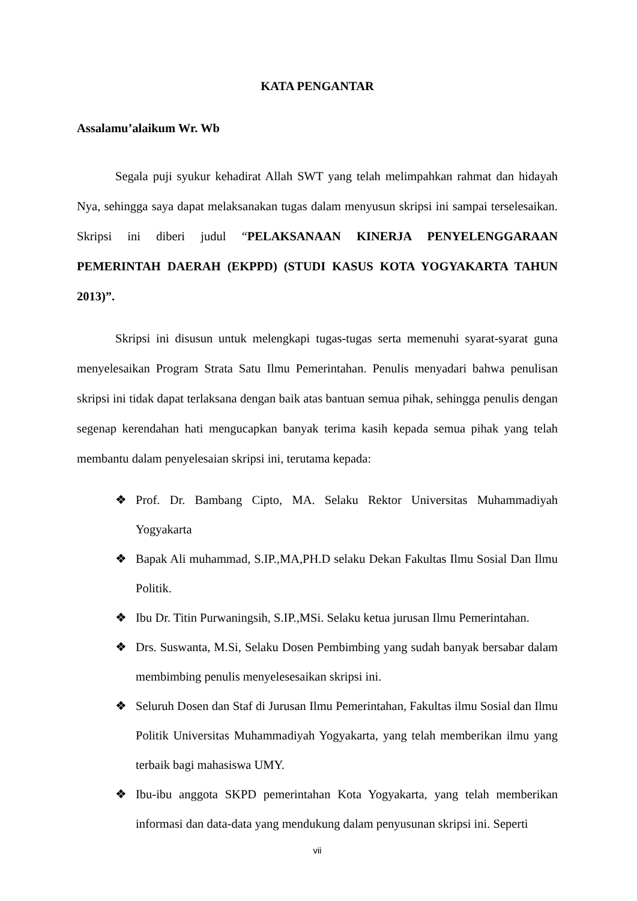KATA PENGANTAR
Assalamu’alaikum Wr. Wb
Segala puji syukur kehadirat Allah SWT yang telah melimpahkan rahmat dan hidayah Nya, sehingga saya dapat melaksanakan tugas dalam menyusun skripsi ini sampai terselesaikan. Skripsi ini diberi judul “PELAKSANAAN KINERJA PENYELENGGARAAN PEMERINTAH DAERAH (EKPPD) (STUDI KASUS KOTA YOGYAKARTA TAHUN 2013)”.
Skripsi ini disusun untuk melengkapi tugas-tugas serta memenuhi syarat-syarat guna menyelesaikan Program Strata Satu Ilmu Pemerintahan. Penulis menyadari bahwa penulisan skripsi ini tidak dapat terlaksana dengan baik atas bantuan semua pihak, sehingga penulis dengan segenap kerendahan hati mengucapkan banyak terima kasih kepada semua pihak yang telah membantu dalam penyelesaian skripsi ini, terutama kepada:
❖ Prof. Dr. Bambang Cipto, MA. Selaku Rektor Universitas Muhammadiyah Yogyakarta
❖ Bapak Ali muhammad, S.IP.,MA,PH.D selaku Dekan Fakultas Ilmu Sosial Dan Ilmu Politik.
❖ Ibu Dr. Titin Purwaningsih, S.IP.,MSi. Selaku ketua jurusan Ilmu Pemerintahan.
❖ Drs. Suswanta, M.Si, Selaku Dosen Pembimbing yang sudah banyak bersabar dalam membimbing penulis menyelesesaikan skripsi ini.
❖ Seluruh Dosen dan Staf di Jurusan Ilmu Pemerintahan, Fakultas ilmu Sosial dan Ilmu Politik Universitas Muhammadiyah Yogyakarta, yang telah memberikan ilmu yang terbaik bagi mahasiswa UMY.
❖ Ibu-ibu anggota SKPD pemerintahan Kota Yogyakarta, yang telah memberikan informasi dan data-data yang mendukung dalam penyusunan skripsi ini. Seperti
vii